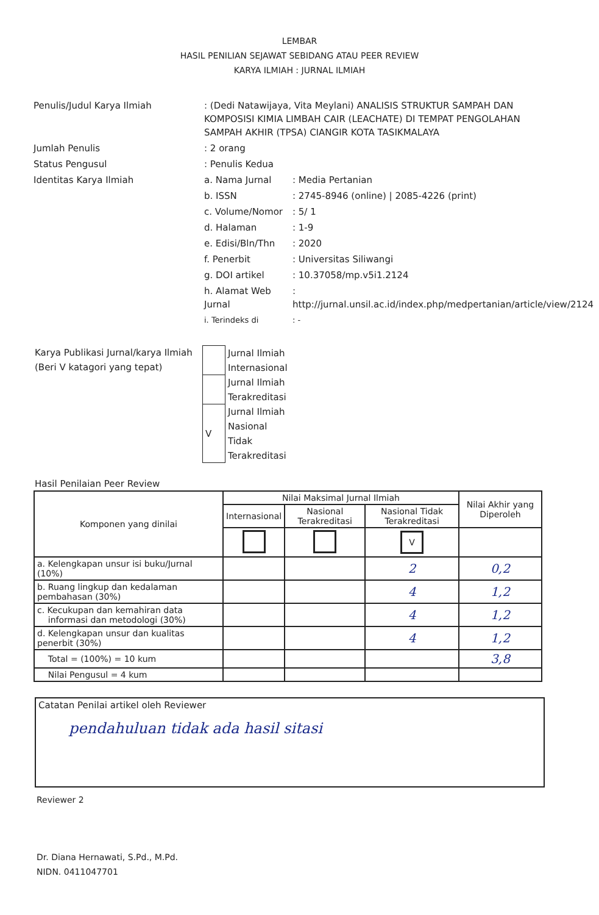LEMBAR
HASIL PENILIAN SEJAWAT SEBIDANG ATAU PEER REVIEW
KARYA ILMIAH : JURNAL ILMIAH
Penulis/Judul Karya Ilmiah
: (Dedi Natawijaya, Vita Meylani) ANALISIS STRUKTUR SAMPAH DAN KOMPOSISI KIMIA LIMBAH CAIR (LEACHATE) DI TEMPAT PENGOLAHAN SAMPAH AKHIR (TPSA) CIANGIR KOTA TASIKMALAYA
Jumlah Penulis
: 2 orang
Status Pengusul
: Penulis Kedua
Identitas Karya Ilmiah
a. Nama Jurnal
: Media Pertanian
b. ISSN
: 2745-8946 (online) | 2085-4226 (print)
c. Volume/Nomor
: 5/ 1
d. Halaman
: 1-9
e. Edisi/Bln/Thn
: 2020
f. Penerbit
: Universitas Siliwangi
g. DOI artikel
: 10.37058/mp.v5i1.2124
h. Alamat Web Jurnal
: http://jurnal.unsil.ac.id/index.php/medpertanian/article/view/2124
i. Terindeks di
: -
Karya Publikasi Jurnal/karya Ilmiah
(Beri V katagori yang tepat)
| | Jurnal Ilmiah Internasional |
| | Jurnal Ilmiah Terakreditasi |
| V | Jurnal Ilmiah Nasional Tidak Terakreditasi |
Hasil Penilaian Peer Review
| Komponen yang dinilai | Nilai Maksimal Jurnal Ilmiah | | | Nilai Akhir yang Diperoleh |
| --- | --- | --- | --- | --- |
| | Internasional | Nasional Terakreditasi | Nasional Tidak Terakreditasi | |
| | | | V | |
| a. Kelengkapan unsur isi buku/Jurnal (10%) | | | 2 | 0,2 |
| b. Ruang lingkup dan kedalaman pembahasan (30%) | | | 4 | 1,2 |
| c. Kecukupan dan kemahiran data informasi dan metodologi (30%) | | | 4 | 1,2 |
| d. Kelengkapan unsur dan kualitas penerbit (30%) | | | 4 | 1,2 |
| Total = (100%) = 10 kum | | | | 3,8 |
| Nilai Pengusul = 4 kum | | | | |
Catatan Penilai artikel oleh Reviewer
pendahuluan tidak ada hasil sitasi
Reviewer 2
Dr. Diana Hernawati, S.Pd., M.Pd.
NIDN. 0411047701